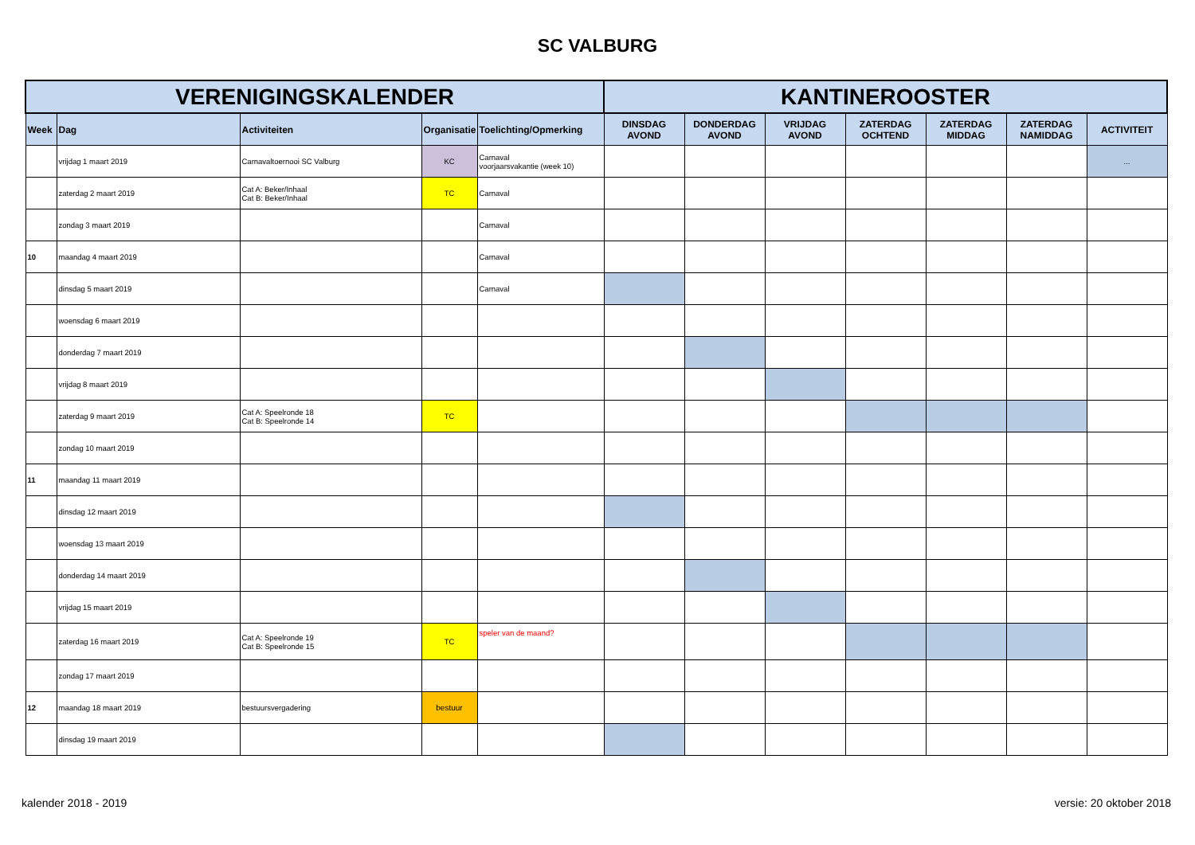SC VALBURG
| VERENIGINGSKALENDER | | | | | KANTINEROOSTER | | | | | | |
| --- | --- | --- | --- | --- | --- | --- | --- | --- | --- | --- | --- |
| Week | Dag | Activiteiten | Organisatie | Toelichting/Opmerking | DINSDAG AVOND | DONDERDAG AVOND | VRIJDAG AVOND | ZATERDAG OCHTEND | ZATERDAG MIDDAG | ZATERDAG NAMIDDAG | ACTIVITEIT |
| | vrijdag 1 maart 2019 | Carnavaltoernooi SC Valburg | KC | Carnaval voorjaarsvakantie (week 10) | | | | | | | ... |
| | zaterdag 2 maart 2019 | Cat A: Beker/Inhaal Cat B: Beker/Inhaal | TC | Carnaval | | | | | | | |
| | zondag 3 maart 2019 | | | Carnaval | | | | | | | |
| 10 | maandag 4 maart 2019 | | | Carnaval | | | | | | | |
| | dinsdag 5 maart 2019 | | | Carnaval | | | | | | | |
| | woensdag 6 maart 2019 | | | | | | | | | | |
| | donderdag 7 maart 2019 | | | | | | | | | | |
| | vrijdag 8 maart 2019 | | | | | | | | | | |
| | zaterdag 9 maart 2019 | Cat A: Speelronde 18 Cat B: Speelronde 14 | TC | | | | | | | | |
| | zondag 10 maart 2019 | | | | | | | | | | |
| 11 | maandag 11 maart 2019 | | | | | | | | | | |
| | dinsdag 12 maart 2019 | | | | | | | | | | |
| | woensdag 13 maart 2019 | | | | | | | | | | |
| | donderdag 14 maart 2019 | | | | | | | | | | |
| | vrijdag 15 maart 2019 | | | | | | | | | | |
| | zaterdag 16 maart 2019 | Cat A: Speelronde 19 Cat B: Speelronde 15 | TC | speler van de maand? | | | | | | | |
| | zondag 17 maart 2019 | | | | | | | | | | |
| 12 | maandag 18 maart 2019 | bestuursvergadering | bestuur | | | | | | | | |
| | dinsdag 19 maart 2019 | | | | | | | | | | |
kalender 2018 - 2019 versie: 20 oktober 2018